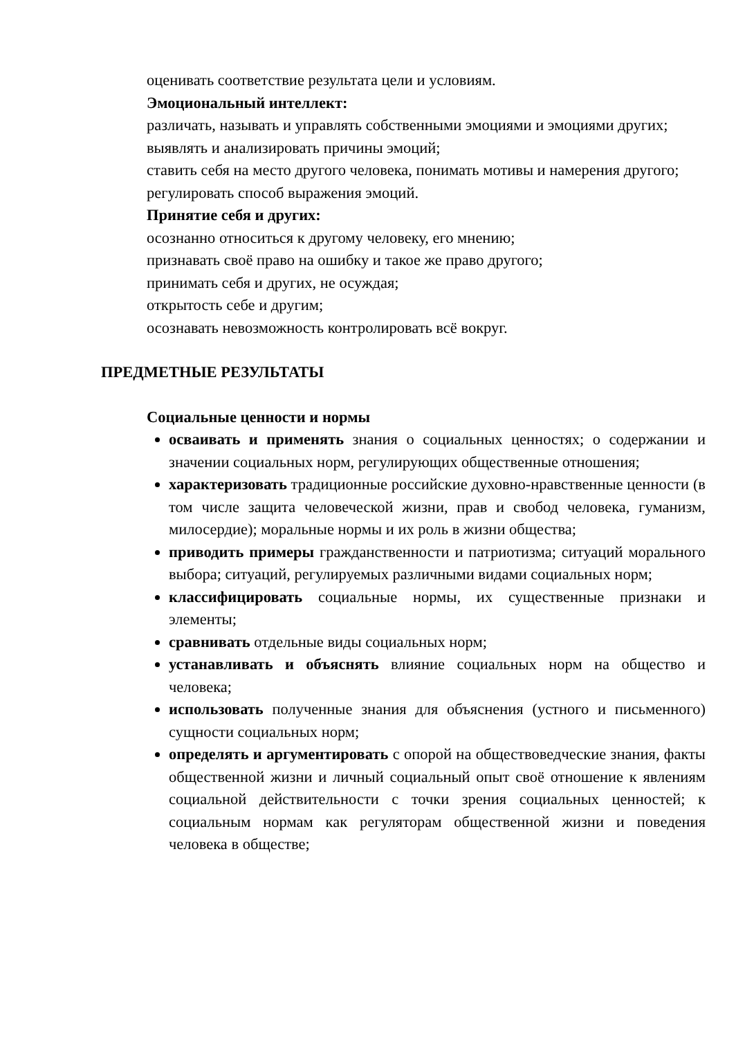оценивать соответствие результата цели и условиям.
Эмоциональный интеллект:
различать, называть и управлять собственными эмоциями и эмоциями других;
выявлять и анализировать причины эмоций;
ставить себя на место другого человека, понимать мотивы и намерения другого;
регулировать способ выражения эмоций.
Принятие себя и других:
осознанно относиться к другому человеку, его мнению;
признавать своё право на ошибку и такое же право другого;
принимать себя и других, не осуждая;
открытость себе и другим;
осознавать невозможность контролировать всё вокруг.
ПРЕДМЕТНЫЕ РЕЗУЛЬТАТЫ
Социальные ценности и нормы
осваивать и применять знания о социальных ценностях; о содержании и значении социальных норм, регулирующих общественные отношения;
характеризовать традиционные российские духовно-нравственные ценности (в том числе защита человеческой жизни, прав и свобод человека, гуманизм, милосердие); моральные нормы и их роль в жизни общества;
приводить примеры гражданственности и патриотизма; ситуаций морального выбора; ситуаций, регулируемых различными видами социальных норм;
классифицировать социальные нормы, их существенные признаки и элементы;
сравнивать отдельные виды социальных норм;
устанавливать и объяснять влияние социальных норм на общество и человека;
использовать полученные знания для объяснения (устного и письменного) сущности социальных норм;
определять и аргументировать с опорой на обществоведческие знания, факты общественной жизни и личный социальный опыт своё отношение к явлениям социальной действительности с точки зрения социальных ценностей; к социальным нормам как регуляторам общественной жизни и поведения человека в обществе;